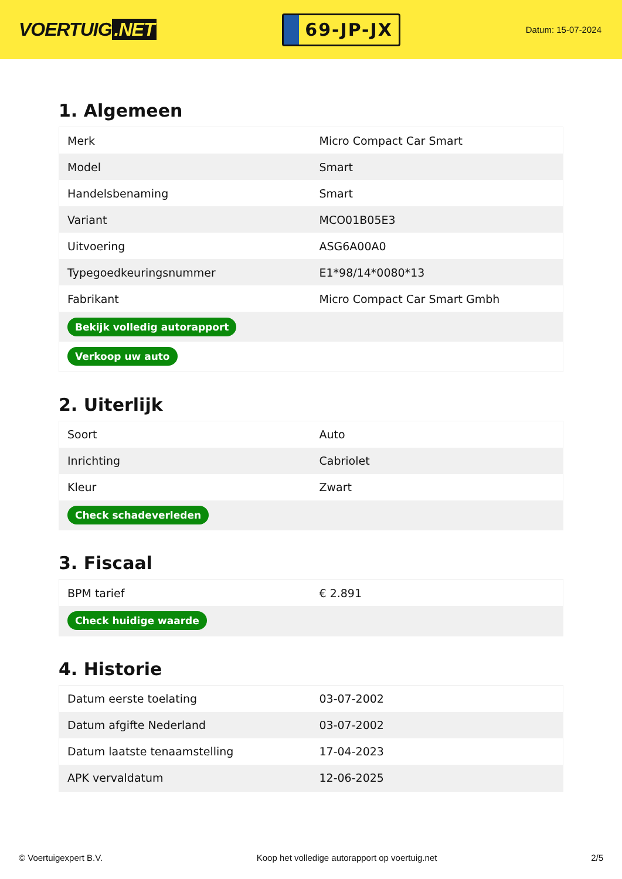VOERTUIG.NET
69-JP-JX
Datum: 15-07-2024
1. Algemeen
| Merk | Micro Compact Car Smart |
| Model | Smart |
| Handelsbenaming | Smart |
| Variant | MCO01B05E3 |
| Uitvoering | ASG6A00A0 |
| Typegoedkeuringsnummer | E1*98/14*0080*13 |
| Fabrikant | Micro Compact Car Smart Gmbh |
| Bekijk volledig autorapport | |
| Verkoop uw auto | |
2. Uiterlijk
| Soort | Auto |
| Inrichting | Cabriolet |
| Kleur | Zwart |
| Check schadeverleden | |
3. Fiscaal
| BPM tarief | € 2.891 |
| Check huidige waarde | |
4. Historie
| Datum eerste toelating | 03-07-2002 |
| Datum afgifte Nederland | 03-07-2002 |
| Datum laatste tenaamstelling | 17-04-2023 |
| APK vervaldatum | 12-06-2025 |
© Voertuigexpert B.V. Koop het volledige autorapport op voertuig.net 2/5